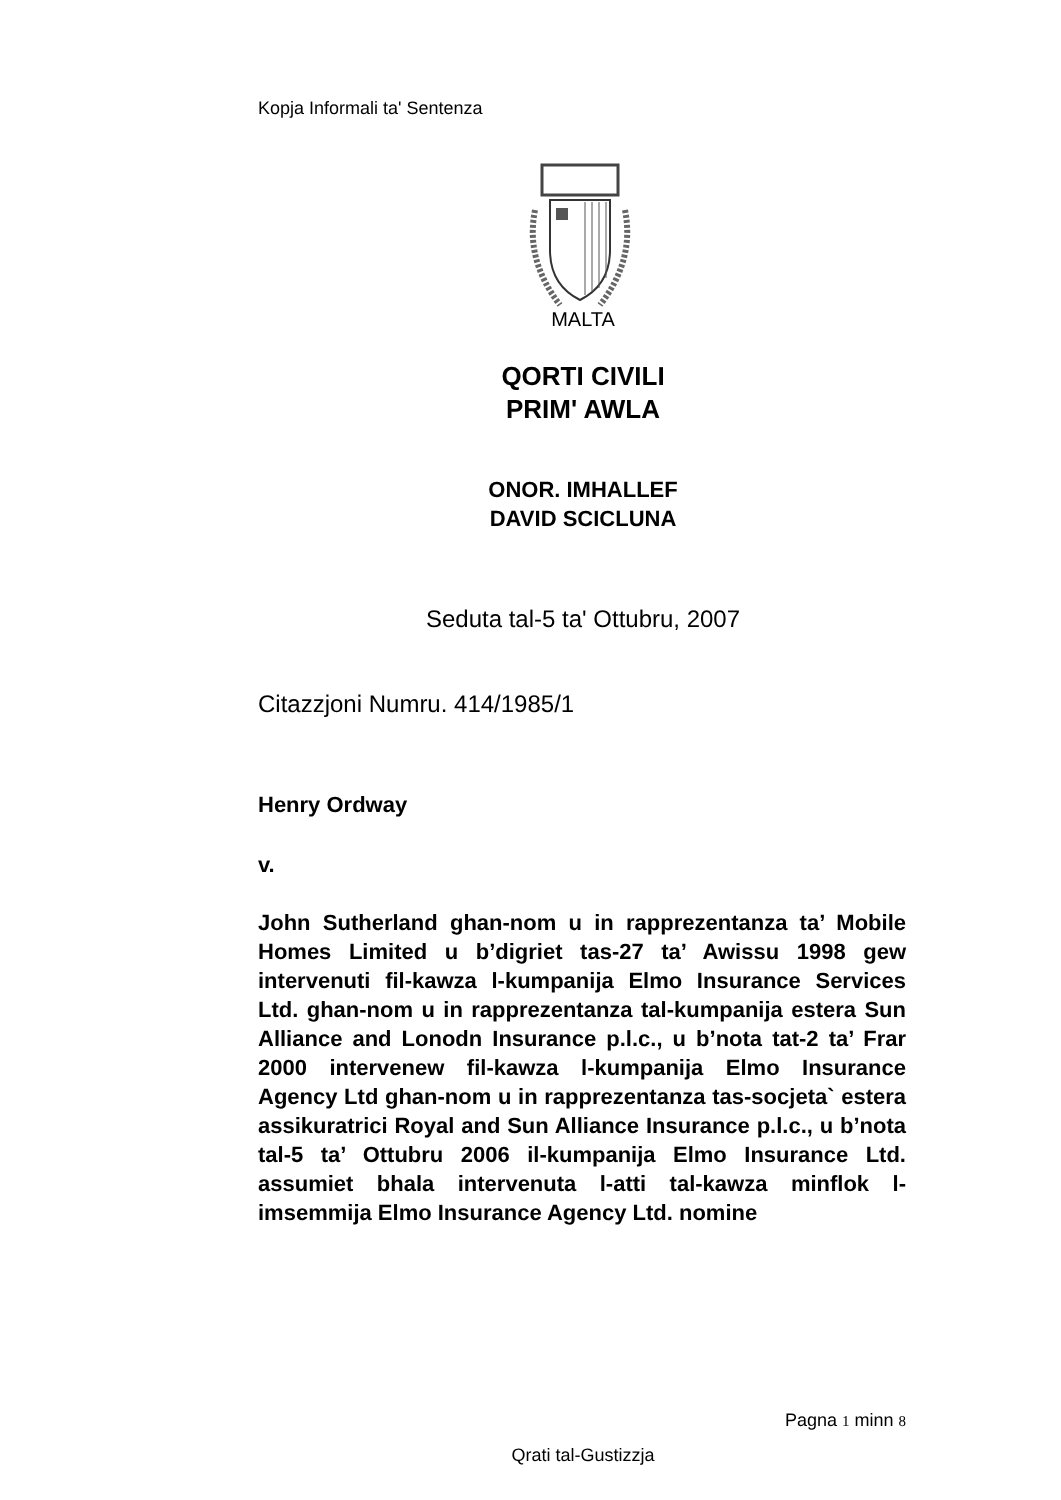Kopja Informali ta' Sentenza
MALTA
QORTI CIVILI
PRIM' AWLA
ONOR. IMHALLEF
DAVID SCICLUNA
Seduta tal-5 ta' Ottubru, 2007
Citazzjoni Numru. 414/1985/1
Henry Ordway
v.
John Sutherland ghan-nom u in rapprezentanza ta’ Mobile Homes Limited u b’digriet tas-27 ta’ Awissu 1998 gew intervenuti fil-kawza l-kumpanija Elmo Insurance Services Ltd. ghan-nom u in rapprezentanza tal-kumpanija estera Sun Alliance and Lonodn Insurance p.l.c., u b’nota tat-2 ta’ Frar 2000 intervenew fil-kawza l-kumpanija Elmo Insurance Agency Ltd ghan-nom u in rapprezentanza tas-socjeta` estera assikuratrici Royal and Sun Alliance Insurance p.l.c., u b’nota tal-5 ta’ Ottubru 2006 il-kumpanija Elmo Insurance Ltd. assumiet bhala intervenuta l-atti tal-kawza minflok l-imsemmija Elmo Insurance Agency Ltd. nomine
Pagna 1 minn 8
Qrati tal-Gustizzja